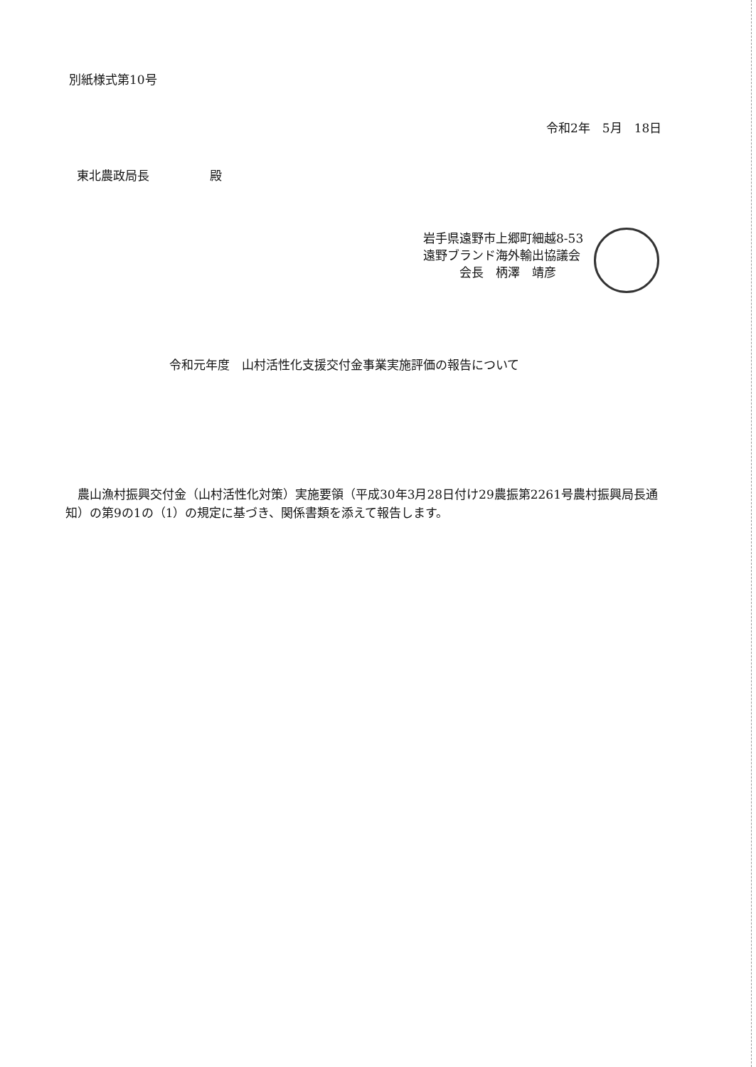別紙様式第10号
令和2年　5月　18日
東北農政局長　　　　　殿
岩手県遠野市上郷町細越8-53
遠野ブランド海外輸出協議会
　　　会長　柄澤　靖彦
令和元年度　山村活性化支援交付金事業実施評価の報告について
　農山漁村振興交付金（山村活性化対策）実施要領（平成30年3月28日付け29農振第2261号農村振興局長通知）の第9の1の（1）の規定に基づき、関係書類を添えて報告します。